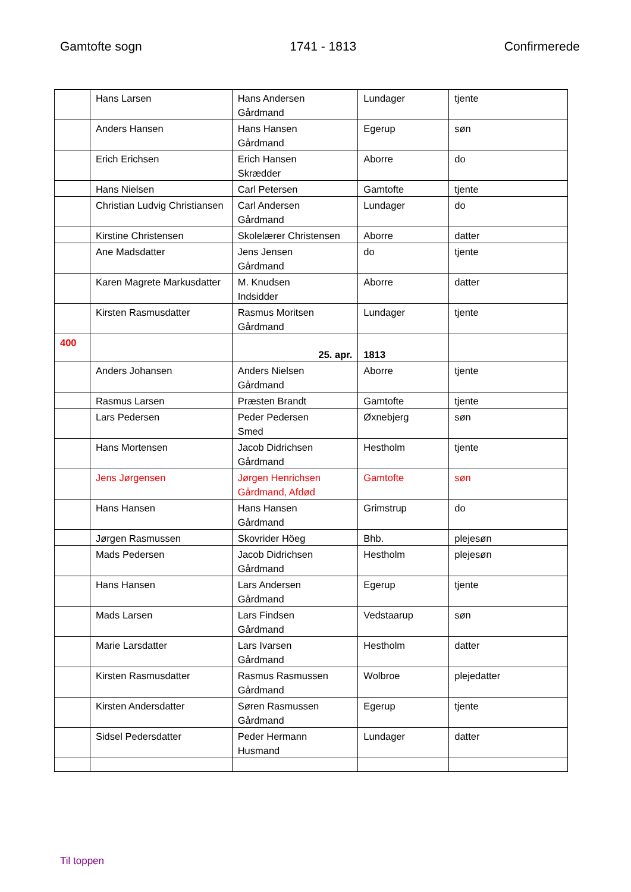Gamtofte sogn 1741 - 1813 Confirmerede
| | Hans Larsen | Hans Andersen Gårdmand | Lundager | tjente |
| | Anders Hansen | Hans Hansen Gårdmand | Egerup | søn |
| | Erich Erichsen | Erich Hansen Skrædder | Aborre | do |
| | Hans Nielsen | Carl Petersen | Gamtofte | tjente |
| | Christian Ludvig Christiansen | Carl Andersen Gårdmand | Lundager | do |
| | Kirstine Christensen | Skolelærer Christensen | Aborre | datter |
| | Ane Madsdatter | Jens Jensen Gårdmand | do | tjente |
| | Karen Magrete Markusdatter | M. Knudsen Indsidder | Aborre | datter |
| | Kirsten Rasmusdatter | Rasmus Moritsen Gårdmand | Lundager | tjente |
| 400 | | 25. apr. | 1813 | |
| | Anders Johansen | Anders Nielsen Gårdmand | Aborre | tjente |
| | Rasmus Larsen | Præsten Brandt | Gamtofte | tjente |
| | Lars Pedersen | Peder Pedersen Smed | Øxnebjerg | søn |
| | Hans Mortensen | Jacob Didrichsen Gårdmand | Hestholm | tjente |
| | Jens Jørgensen | Jørgen Henrichsen Gårdmand, Afdød | Gamtofte | søn |
| | Hans Hansen | Hans Hansen Gårdmand | Grimstrup | do |
| | Jørgen Rasmussen | Skovrider Höeg | Bhb. | plejesøn |
| | Mads Pedersen | Jacob Didrichsen Gårdmand | Hestholm | plejesøn |
| | Hans Hansen | Lars Andersen Gårdmand | Egerup | tjente |
| | Mads Larsen | Lars Findsen Gårdmand | Vedstaarup | søn |
| | Marie Larsdatter | Lars Ivarsen Gårdmand | Hestholm | datter |
| | Kirsten Rasmusdatter | Rasmus Rasmussen Gårdmand | Wolbroe | plejedatter |
| | Kirsten Andersdatter | Søren Rasmussen Gårdmand | Egerup | tjente |
| | Sidsel Pedersdatter | Peder Hermann Husmand | Lundager | datter |
Til toppen